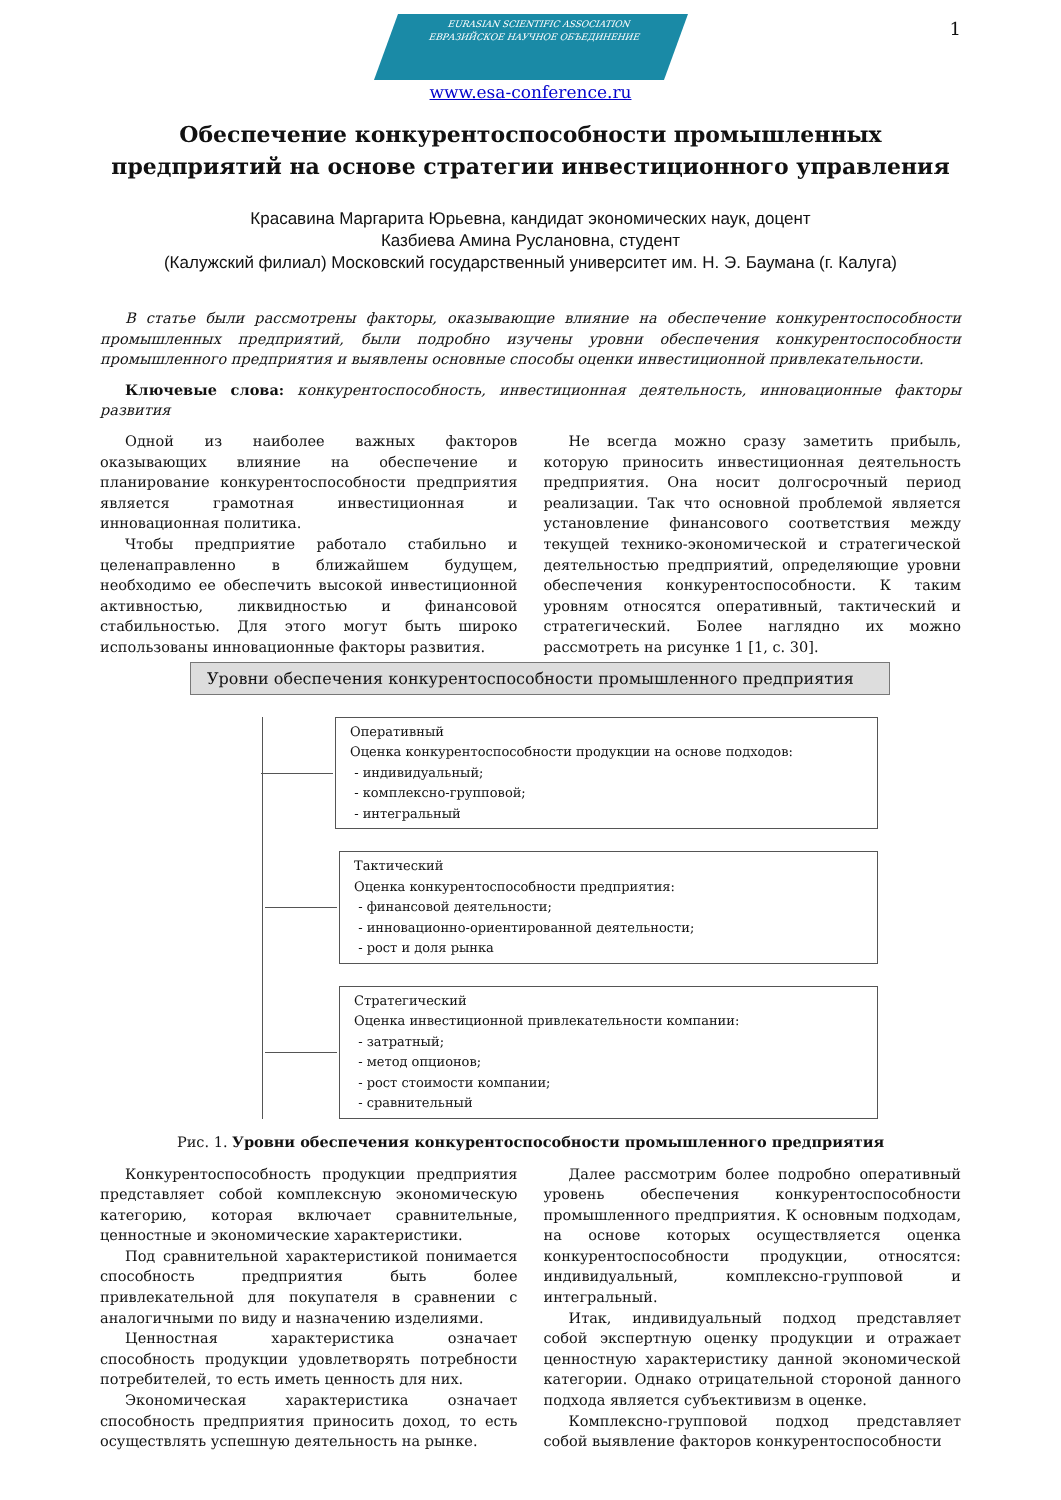1
EURASIAN SCIENTIFIC ASSOCIATION
ЕВРАЗИЙСКОЕ НАУЧНОЕ ОБЪЕДИНЕНИЕ
www.esa-conference.ru
Обеспечение конкурентоспособности промышленных предприятий на основе стратегии инвестиционного управления
Красавина Маргарита Юрьевна, кандидат экономических наук, доцент
Казбиева Амина Руслановна, студент
(Калужский филиал) Московский государственный университет им. Н. Э. Баумана (г. Калуга)
В статье были рассмотрены факторы, оказывающие влияние на обеспечение конкурентоспособности промышленных предприятий, были подробно изучены уровни обеспечения конкурентоспособности промышленного предприятия и выявлены основные способы оценки инвестиционной привлекательности.
Ключевые слова: конкурентоспособность, инвестиционная деятельность, инновационные факторы развития
Одной из наиболее важных факторов оказывающих влияние на обеспечение и планирование конкурентоспособности предприятия является грамотная инвестиционная и инновационная политика.
Чтобы предприятие работало стабильно и целенаправленно в ближайшем будущем, необходимо ее обеспечить высокой инвестиционной активностью, ликвидностью и финансовой стабильностью. Для этого могут быть широко использованы инновационные факторы развития.
Не всегда можно сразу заметить прибыль, которую приносить инвестиционная деятельность предприятия. Она носит долгосрочный период реализации. Так что основной проблемой является установление финансового соответствия между текущей технико-экономической и стратегической деятельностью предприятий, определяющие уровни обеспечения конкурентоспособности. К таким уровням относятся оперативный, тактический и стратегический. Более наглядно их можно рассмотреть на рисунке 1 [1, с. 30].
Уровни обеспечения конкурентоспособности промышленного предприятия
Оперативный
Оценка конкурентоспособности продукции на основе подходов:
- индивидуальный;
- комплексно-групповой;
- интегральный
Тактический
Оценка конкурентоспособности предприятия:
- финансовой деятельности;
- инновационно-ориентированной деятельности;
- рост и доля рынка
Стратегический
Оценка инвестиционной привлекательности компании:
- затратный;
- метод опционов;
- рост стоимости компании;
- сравнительный
Рис. 1. Уровни обеспечения конкурентоспособности промышленного предприятия
Конкурентоспособность продукции предприятия представляет собой комплексную экономическую категорию, которая включает сравнительные, ценностные и экономические характеристики.
Под сравнительной характеристикой понимается способность предприятия быть более привлекательной для покупателя в сравнении с аналогичными по виду и назначению изделиями.
Ценностная характеристика означает способность продукции удовлетворять потребности потребителей, то есть иметь ценность для них.
Экономическая характеристика означает способность предприятия приносить доход, то есть осуществлять успешную деятельность на рынке.
Далее рассмотрим более подробно оперативный уровень обеспечения конкурентоспособности промышленного предприятия. К основным подходам, на основе которых осуществляется оценка конкурентоспособности продукции, относятся: индивидуальный, комплексно-групповой и интегральный.
Итак, индивидуальный подход представляет собой экспертную оценку продукции и отражает ценностную характеристику данной экономической категории. Однако отрицательной стороной данного подхода является субъективизм в оценке.
Комплексно-групповой подход представляет собой выявление факторов конкурентоспособности